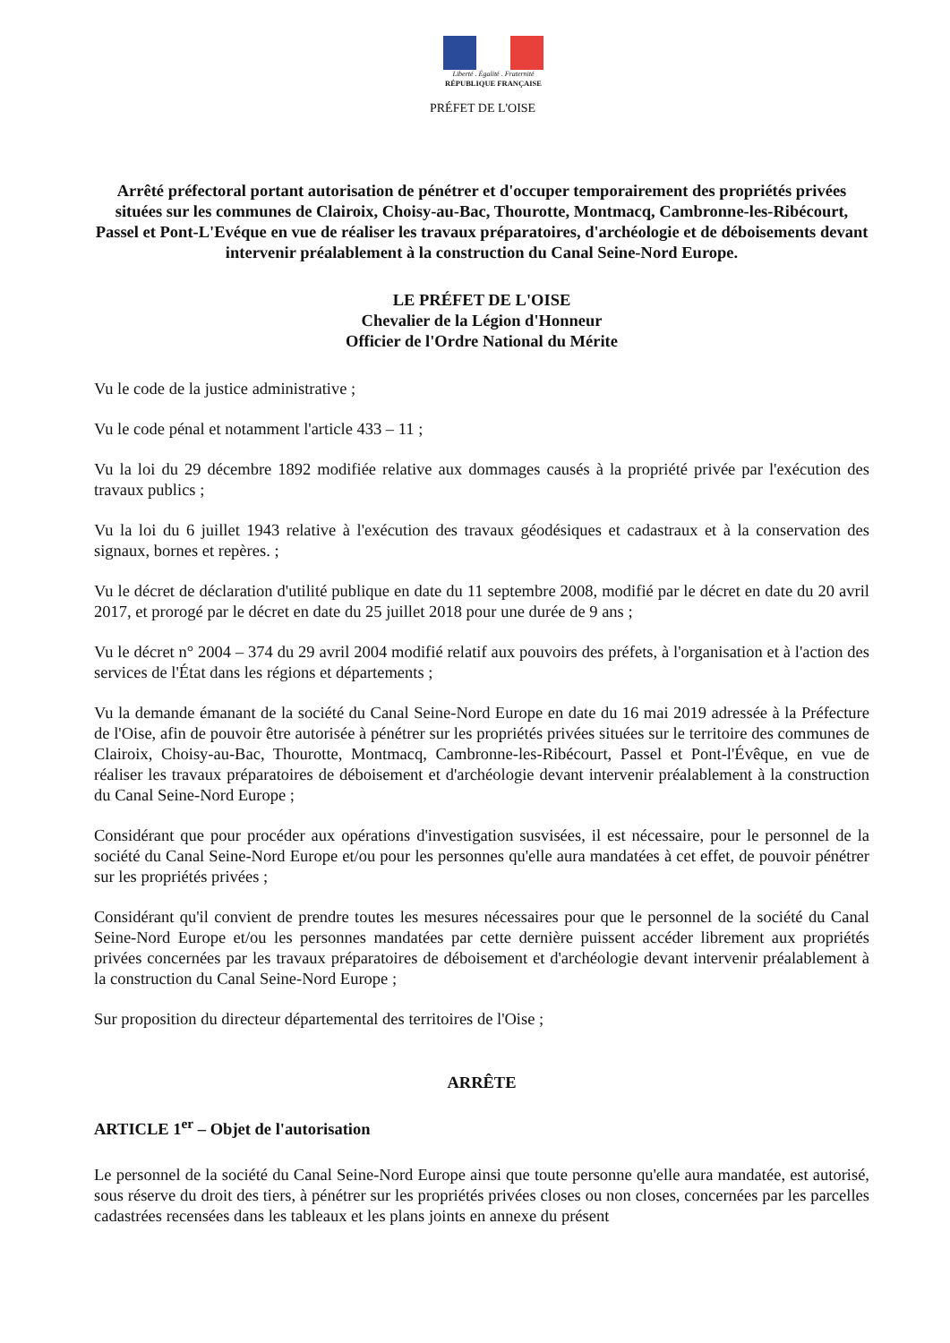Liberté . Égalité . Fraternité
RÉPUBLIQUE FRANÇAISE
PRÉFET DE L'OISE
Arrêté préfectoral portant autorisation de pénétrer et d'occuper temporairement des propriétés privées situées sur les communes de Clairoix, Choisy-au-Bac, Thourotte, Montmacq, Cambronne-les-Ribécourt, Passel et Pont-L'Evéque en vue de réaliser les travaux préparatoires, d'archéologie et de déboisements devant intervenir préalablement à la construction du Canal Seine-Nord Europe.
LE PRÉFET DE L'OISE
Chevalier de la Légion d'Honneur
Officier de l'Ordre National du Mérite
Vu le code de la justice administrative ;
Vu le code pénal et notamment l'article 433 – 11 ;
Vu la loi du 29 décembre 1892 modifiée relative aux dommages causés à la propriété privée par l'exécution des travaux publics ;
Vu la loi du 6 juillet 1943 relative à l'exécution des travaux géodésiques et cadastraux et à la conservation des signaux, bornes et repères. ;
Vu le décret de déclaration d'utilité publique en date du 11 septembre 2008, modifié par le décret en date du 20 avril 2017, et prorogé par le décret en date du 25 juillet 2018 pour une durée de 9 ans ;
Vu le décret n° 2004 – 374 du 29 avril 2004 modifié relatif aux pouvoirs des préfets, à l'organisation et à l'action des services de l'État dans les régions et départements ;
Vu la demande émanant de la société du Canal Seine-Nord Europe en date du 16 mai 2019 adressée à la Préfecture de l'Oise, afin de pouvoir être autorisée à pénétrer sur les propriétés privées situées sur le territoire des communes de Clairoix, Choisy-au-Bac, Thourotte, Montmacq, Cambronne-les-Ribécourt, Passel et Pont-l'Évêque, en vue de réaliser les travaux préparatoires de déboisement et d'archéologie devant intervenir préalablement à la construction du Canal Seine-Nord Europe ;
Considérant que pour procéder aux opérations d'investigation susvisées, il est nécessaire, pour le personnel de la société du Canal Seine-Nord Europe et/ou pour les personnes qu'elle aura mandatées à cet effet, de pouvoir pénétrer sur les propriétés privées ;
Considérant qu'il convient de prendre toutes les mesures nécessaires pour que le personnel de la société du Canal Seine-Nord Europe et/ou les personnes mandatées par cette dernière puissent accéder librement aux propriétés privées concernées par les travaux préparatoires de déboisement et d'archéologie devant intervenir préalablement à la construction du Canal Seine-Nord Europe ;
Sur proposition du directeur départemental des territoires de l'Oise ;
ARRÊTE
ARTICLE 1<sup>er</sup> – Objet de l'autorisation
Le personnel de la société du Canal Seine-Nord Europe ainsi que toute personne qu'elle aura mandatée, est autorisé, sous réserve du droit des tiers, à pénétrer sur les propriétés privées closes ou non closes, concernées par les parcelles cadastrées recensées dans les tableaux et les plans joints en annexe du présent